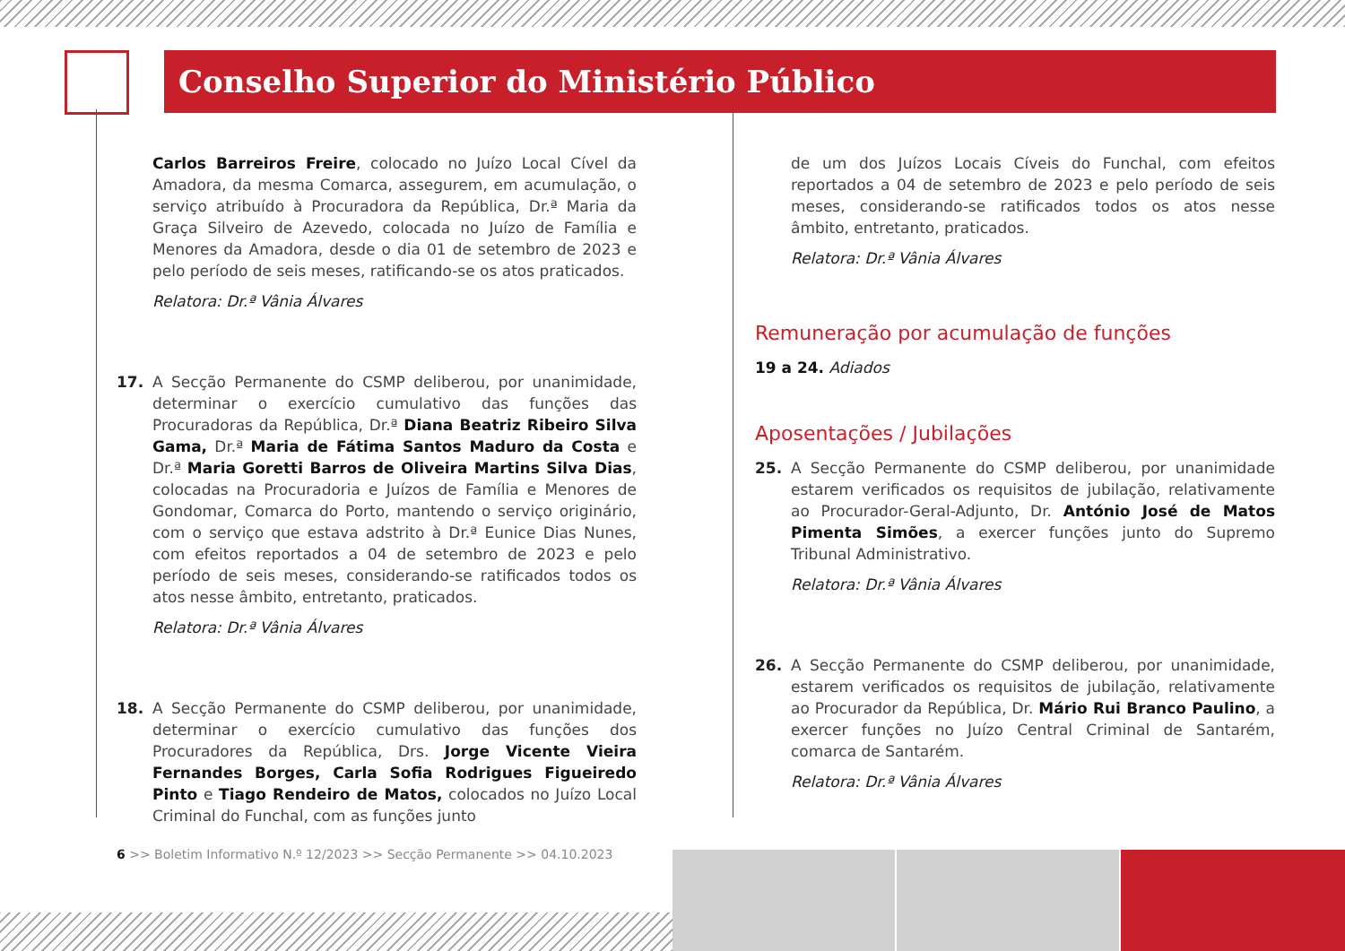Conselho Superior do Ministério Público
Carlos Barreiros Freire, colocado no Juízo Local Cível da Amadora, da mesma Comarca, assegurem, em acumulação, o serviço atribuído à Procuradora da República, Dr.ª Maria da Graça Silveiro de Azevedo, colocada no Juízo de Família e Menores da Amadora, desde o dia 01 de setembro de 2023 e pelo período de seis meses, ratificando-se os atos praticados.
Relatora: Dr.ª Vânia Álvares
17. A Secção Permanente do CSMP deliberou, por unanimidade, determinar o exercício cumulativo das funções das Procuradoras da República, Dr.ª Diana Beatriz Ribeiro Silva Gama, Dr.ª Maria de Fátima Santos Maduro da Costa e Dr.ª Maria Goretti Barros de Oliveira Martins Silva Dias, colocadas na Procuradoria e Juízos de Família e Menores de Gondomar, Comarca do Porto, mantendo o serviço originário, com o serviço que estava adstrito à Dr.ª Eunice Dias Nunes, com efeitos reportados a 04 de setembro de 2023 e pelo período de seis meses, considerando-se ratificados todos os atos nesse âmbito, entretanto, praticados.
Relatora: Dr.ª Vânia Álvares
18. A Secção Permanente do CSMP deliberou, por unanimidade, determinar o exercício cumulativo das funções dos Procuradores da República, Drs. Jorge Vicente Vieira Fernandes Borges, Carla Sofia Rodrigues Figueiredo Pinto e Tiago Rendeiro de Matos, colocados no Juízo Local Criminal do Funchal, com as funções junto
de um dos Juízos Locais Cíveis do Funchal, com efeitos reportados a 04 de setembro de 2023 e pelo período de seis meses, considerando-se ratificados todos os atos nesse âmbito, entretanto, praticados.
Relatora: Dr.ª Vânia Álvares
Remuneração por acumulação de funções
19 a 24. Adiados
Aposentações / Jubilações
25. A Secção Permanente do CSMP deliberou, por unanimidade estarem verificados os requisitos de jubilação, relativamente ao Procurador-Geral-Adjunto, Dr. António José de Matos Pimenta Simões, a exercer funções junto do Supremo Tribunal Administrativo.
Relatora: Dr.ª Vânia Álvares
26. A Secção Permanente do CSMP deliberou, por unanimidade, estarem verificados os requisitos de jubilação, relativamente ao Procurador da República, Dr. Mário Rui Branco Paulino, a exercer funções no Juízo Central Criminal de Santarém, comarca de Santarém.
Relatora: Dr.ª Vânia Álvares
6 >> Boletim Informativo N.º 12/2023 >> Secção Permanente >> 04.10.2023